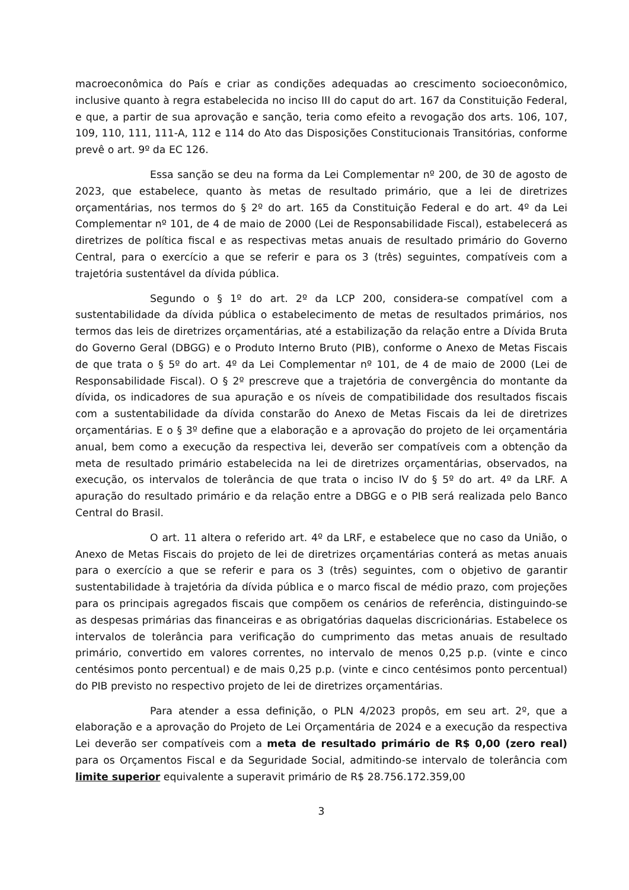macroeconômica do País e criar as condições adequadas ao crescimento socioeconômico, inclusive quanto à regra estabelecida no inciso III do caput do art. 167 da Constituição Federal, e que, a partir de sua aprovação e sanção, teria como efeito a revogação dos arts. 106, 107, 109, 110, 111, 111-A, 112 e 114 do Ato das Disposições Constitucionais Transitórias, conforme prevê o art. 9º da EC 126.
Essa sanção se deu na forma da Lei Complementar nº 200, de 30 de agosto de 2023, que estabelece, quanto às metas de resultado primário, que a lei de diretrizes orçamentárias, nos termos do § 2º do art. 165 da Constituição Federal e do art. 4º da Lei Complementar nº 101, de 4 de maio de 2000 (Lei de Responsabilidade Fiscal), estabelecerá as diretrizes de política fiscal e as respectivas metas anuais de resultado primário do Governo Central, para o exercício a que se referir e para os 3 (três) seguintes, compatíveis com a trajetória sustentável da dívida pública.
Segundo o § 1º do art. 2º da LCP 200, considera-se compatível com a sustentabilidade da dívida pública o estabelecimento de metas de resultados primários, nos termos das leis de diretrizes orçamentárias, até a estabilização da relação entre a Dívida Bruta do Governo Geral (DBGG) e o Produto Interno Bruto (PIB), conforme o Anexo de Metas Fiscais de que trata o § 5º do art. 4º da Lei Complementar nº 101, de 4 de maio de 2000 (Lei de Responsabilidade Fiscal). O § 2º prescreve que a trajetória de convergência do montante da dívida, os indicadores de sua apuração e os níveis de compatibilidade dos resultados fiscais com a sustentabilidade da dívida constarão do Anexo de Metas Fiscais da lei de diretrizes orçamentárias. E o § 3º define que a elaboração e a aprovação do projeto de lei orçamentária anual, bem como a execução da respectiva lei, deverão ser compatíveis com a obtenção da meta de resultado primário estabelecida na lei de diretrizes orçamentárias, observados, na execução, os intervalos de tolerância de que trata o inciso IV do § 5º do art. 4º da LRF. A apuração do resultado primário e da relação entre a DBGG e o PIB será realizada pelo Banco Central do Brasil.
O art. 11 altera o referido art. 4º da LRF, e estabelece que no caso da União, o Anexo de Metas Fiscais do projeto de lei de diretrizes orçamentárias conterá as metas anuais para o exercício a que se referir e para os 3 (três) seguintes, com o objetivo de garantir sustentabilidade à trajetória da dívida pública e o marco fiscal de médio prazo, com projeções para os principais agregados fiscais que compõem os cenários de referência, distinguindo-se as despesas primárias das financeiras e as obrigatórias daquelas discricionárias. Estabelece os intervalos de tolerância para verificação do cumprimento das metas anuais de resultado primário, convertido em valores correntes, no intervalo de menos 0,25 p.p. (vinte e cinco centésimos ponto percentual) e de mais 0,25 p.p. (vinte e cinco centésimos ponto percentual) do PIB previsto no respectivo projeto de lei de diretrizes orçamentárias.
Para atender a essa definição, o PLN 4/2023 propôs, em seu art. 2º, que a elaboração e a aprovação do Projeto de Lei Orçamentária de 2024 e a execução da respectiva Lei deverão ser compatíveis com a meta de resultado primário de R$ 0,00 (zero real) para os Orçamentos Fiscal e da Seguridade Social, admitindo-se intervalo de tolerância com limite superior equivalente a superavit primário de R$ 28.756.172.359,00
3